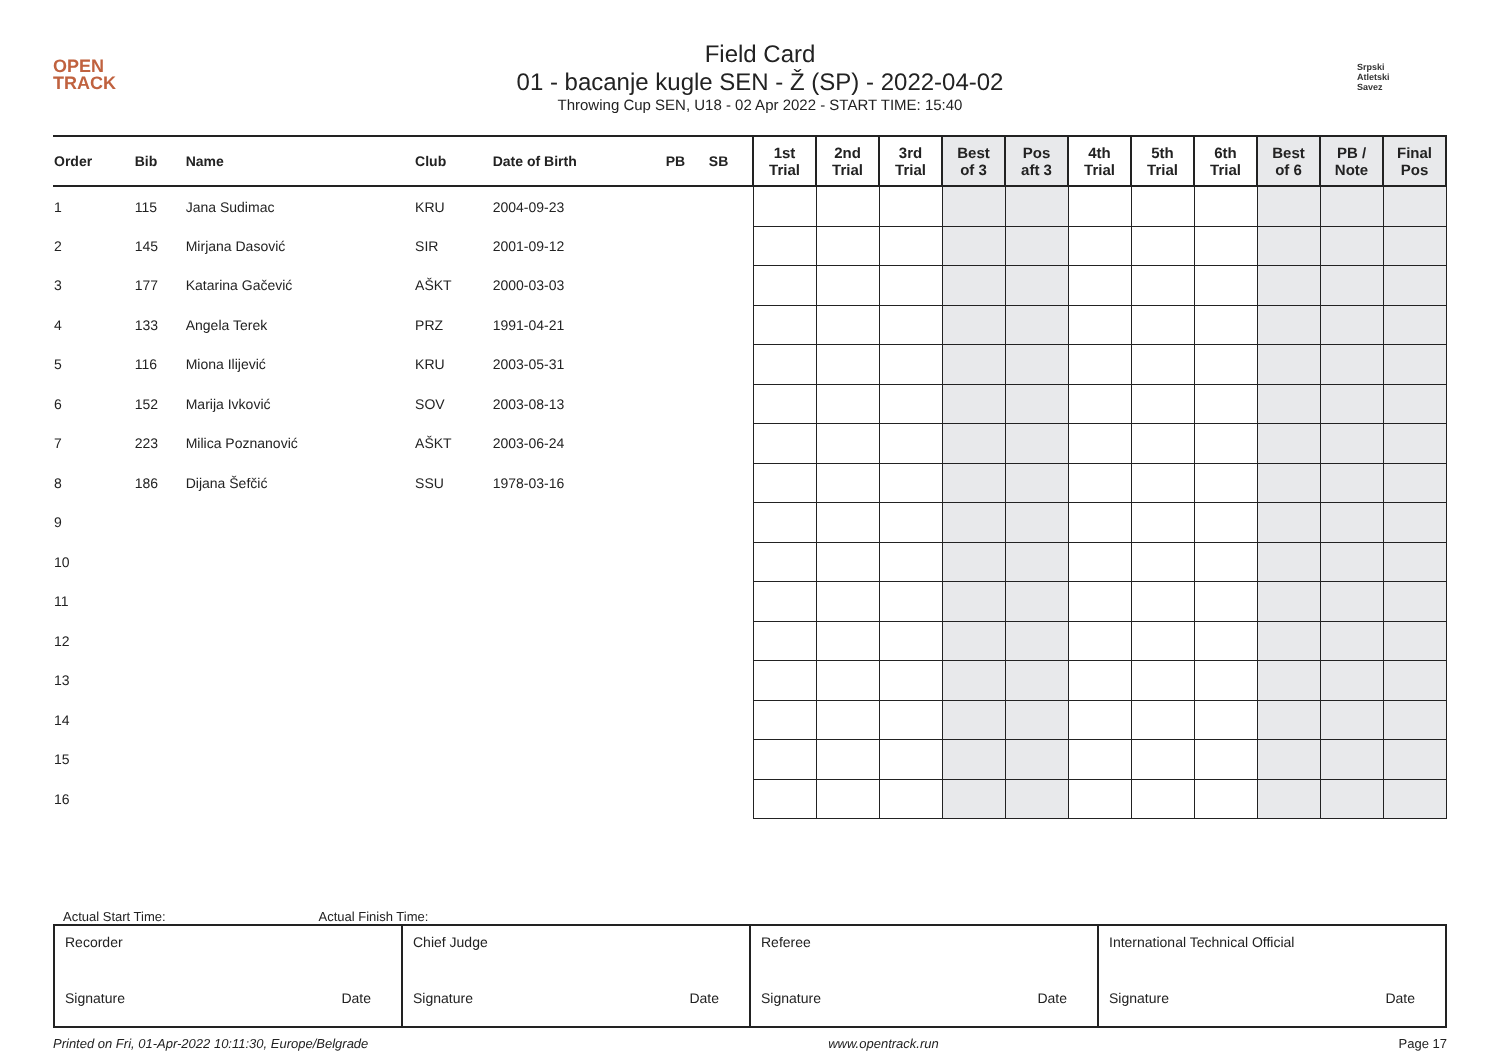OPEN
TRACK
Field Card
01 - bacanje kugle SEN - Ž (SP) - 2022-04-02
Throwing Cup SEN, U18 - 02 Apr 2022 - START TIME: 15:40
Srpski
Atletski
Savez
| Order | Bib | Name | Club | Date of Birth | PB | SB | 1st Trial | 2nd Trial | 3rd Trial | Best of 3 | Pos aft 3 | 4th Trial | 5th Trial | 6th Trial | Best of 6 | PB / Note | Final Pos |
| --- | --- | --- | --- | --- | --- | --- | --- | --- | --- | --- | --- | --- | --- | --- | --- | --- | --- |
| 1 | 115 | Jana Sudimac | KRU | 2004-09-23 | | | | | | | | | | | | | |
| 2 | 145 | Mirjana Dasović | SIR | 2001-09-12 | | | | | | | | | | | | | |
| 3 | 177 | Katarina Gačević | AŠKT | 2000-03-03 | | | | | | | | | | | | | |
| 4 | 133 | Angela Terek | PRZ | 1991-04-21 | | | | | | | | | | | | | |
| 5 | 116 | Miona Ilijević | KRU | 2003-05-31 | | | | | | | | | | | | | |
| 6 | 152 | Marija Ivković | SOV | 2003-08-13 | | | | | | | | | | | | | |
| 7 | 223 | Milica Poznanović | AŠKT | 2003-06-24 | | | | | | | | | | | | | |
| 8 | 186 | Dijana Šefčić | SSU | 1978-03-16 | | | | | | | | | | | | | |
| 9 | | | | | | | | | | | | | | | | | |
| 10 | | | | | | | | | | | | | | | | | |
| 11 | | | | | | | | | | | | | | | | | |
| 12 | | | | | | | | | | | | | | | | | |
| 13 | | | | | | | | | | | | | | | | | |
| 14 | | | | | | | | | | | | | | | | | |
| 15 | | | | | | | | | | | | | | | | | |
| 16 | | | | | | | | | | | | | | | | | |
Actual Start Time: Actual Finish Time:
| Recorder Signature Date | Chief Judge Signature Date | Referee Signature Date | International Technical Official Signature Date |
Printed on Fri, 01-Apr-2022 10:11:30, Europe/Belgrade www.opentrack.run Page 17